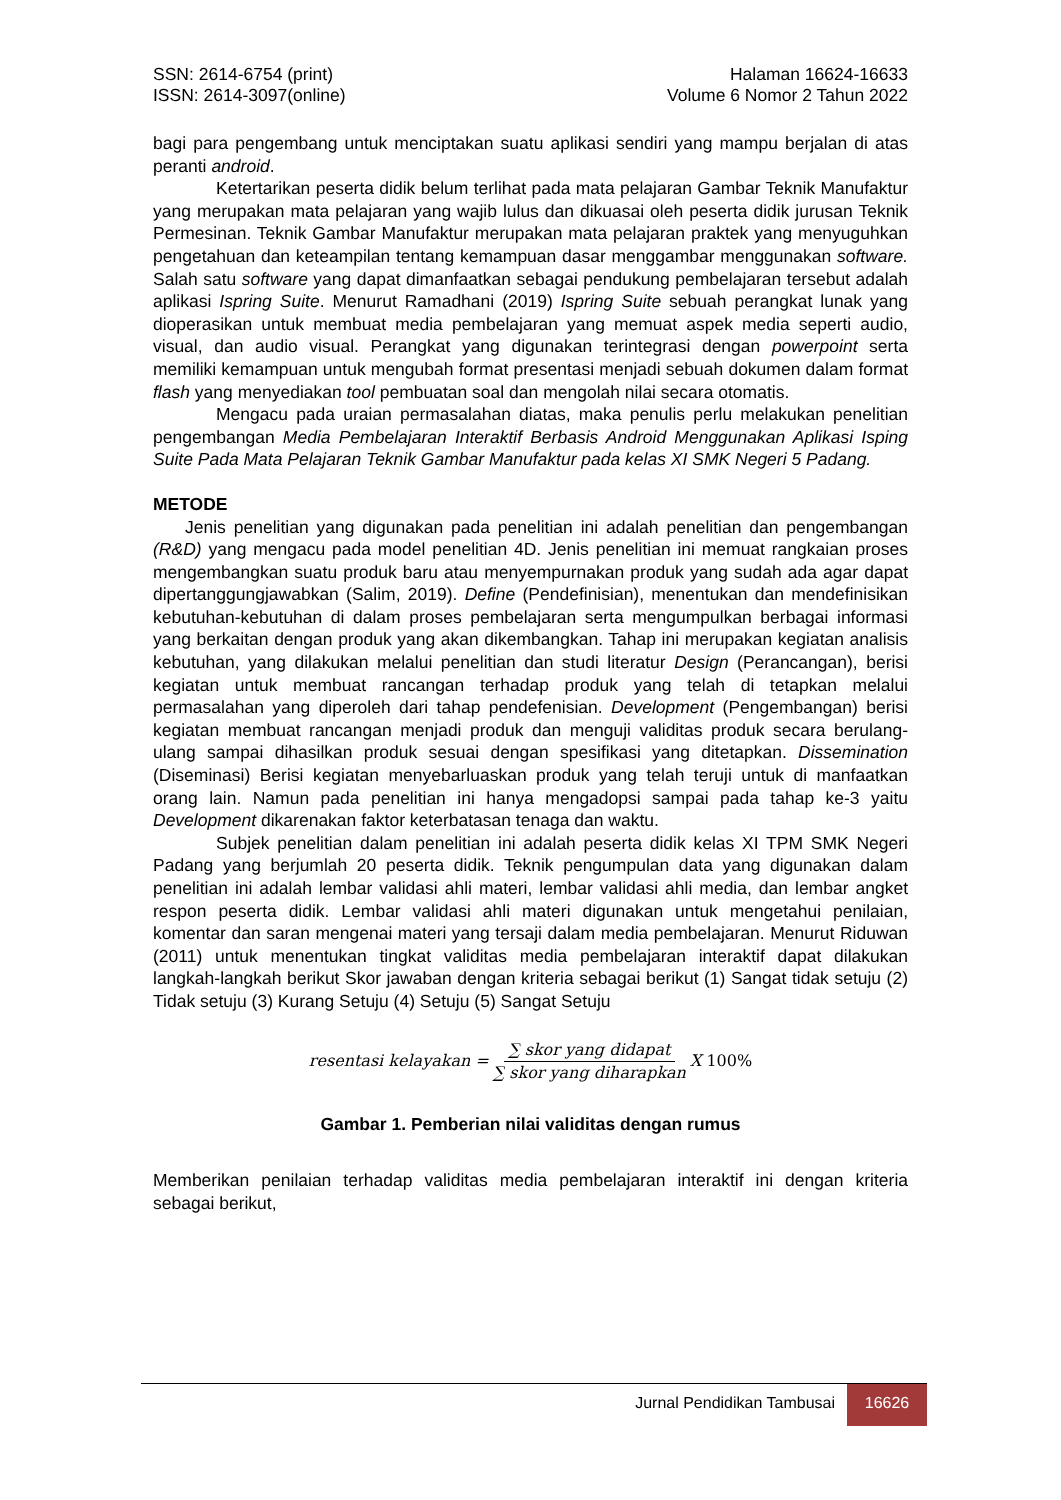SSN: 2614-6754 (print)
ISSN: 2614-3097(online)
Halaman 16624-16633
Volume 6 Nomor 2 Tahun 2022
bagi para pengembang untuk menciptakan suatu aplikasi sendiri yang mampu berjalan di atas peranti android.
Ketertarikan peserta didik belum terlihat pada mata pelajaran Gambar Teknik Manufaktur yang merupakan mata pelajaran yang wajib lulus dan dikuasai oleh peserta didik jurusan Teknik Permesinan. Teknik Gambar Manufaktur merupakan mata pelajaran praktek yang menyuguhkan pengetahuan dan keteampilan tentang kemampuan dasar menggambar menggunakan software. Salah satu software yang dapat dimanfaatkan sebagai pendukung pembelajaran tersebut adalah aplikasi Ispring Suite. Menurut Ramadhani (2019) Ispring Suite sebuah perangkat lunak yang dioperasikan untuk membuat media pembelajaran yang memuat aspek media seperti audio, visual, dan audio visual. Perangkat yang digunakan terintegrasi dengan powerpoint serta memiliki kemampuan untuk mengubah format presentasi menjadi sebuah dokumen dalam format flash yang menyediakan tool pembuatan soal dan mengolah nilai secara otomatis.
Mengacu pada uraian permasalahan diatas, maka penulis perlu melakukan penelitian pengembangan Media Pembelajaran Interaktif Berbasis Android Menggunakan Aplikasi Isping Suite Pada Mata Pelajaran Teknik Gambar Manufaktur pada kelas XI SMK Negeri 5 Padang.
METODE
Jenis penelitian yang digunakan pada penelitian ini adalah penelitian dan pengembangan (R&D) yang mengacu pada model penelitian 4D. Jenis penelitian ini memuat rangkaian proses mengembangkan suatu produk baru atau menyempurnakan produk yang sudah ada agar dapat dipertanggungjawabkan (Salim, 2019). Define (Pendefinisian), menentukan dan mendefinisikan kebutuhan-kebutuhan di dalam proses pembelajaran serta mengumpulkan berbagai informasi yang berkaitan dengan produk yang akan dikembangkan. Tahap ini merupakan kegiatan analisis kebutuhan, yang dilakukan melalui penelitian dan studi literatur Design (Perancangan), berisi kegiatan untuk membuat rancangan terhadap produk yang telah di tetapkan melalui permasalahan yang diperoleh dari tahap pendefenisian. Development (Pengembangan) berisi kegiatan membuat rancangan menjadi produk dan menguji validitas produk secara berulang-ulang sampai dihasilkan produk sesuai dengan spesifikasi yang ditetapkan. Dissemination (Diseminasi) Berisi kegiatan menyebarluaskan produk yang telah teruji untuk di manfaatkan orang lain. Namun pada penelitian ini hanya mengadopsi sampai pada tahap ke-3 yaitu Development dikarenakan faktor keterbatasan tenaga dan waktu.
Subjek penelitian dalam penelitian ini adalah peserta didik kelas XI TPM SMK Negeri Padang yang berjumlah 20 peserta didik. Teknik pengumpulan data yang digunakan dalam penelitian ini adalah lembar validasi ahli materi, lembar validasi ahli media, dan lembar angket respon peserta didik. Lembar validasi ahli materi digunakan untuk mengetahui penilaian, komentar dan saran mengenai materi yang tersaji dalam media pembelajaran. Menurut Riduwan (2011) untuk menentukan tingkat validitas media pembelajaran interaktif dapat dilakukan langkah-langkah berikut Skor jawaban dengan kriteria sebagai berikut (1) Sangat tidak setuju (2) Tidak setuju (3) Kurang Setuju (4) Setuju (5) Sangat Setuju
resentasi kelayakan = ∑ skor yang didapat ∑ skor yang diharapkan X 100%
Gambar 1. Pemberian nilai validitas dengan rumus
Memberikan penilaian terhadap validitas media pembelajaran interaktif ini dengan kriteria sebagai berikut,
Jurnal Pendidikan Tambusai 16626